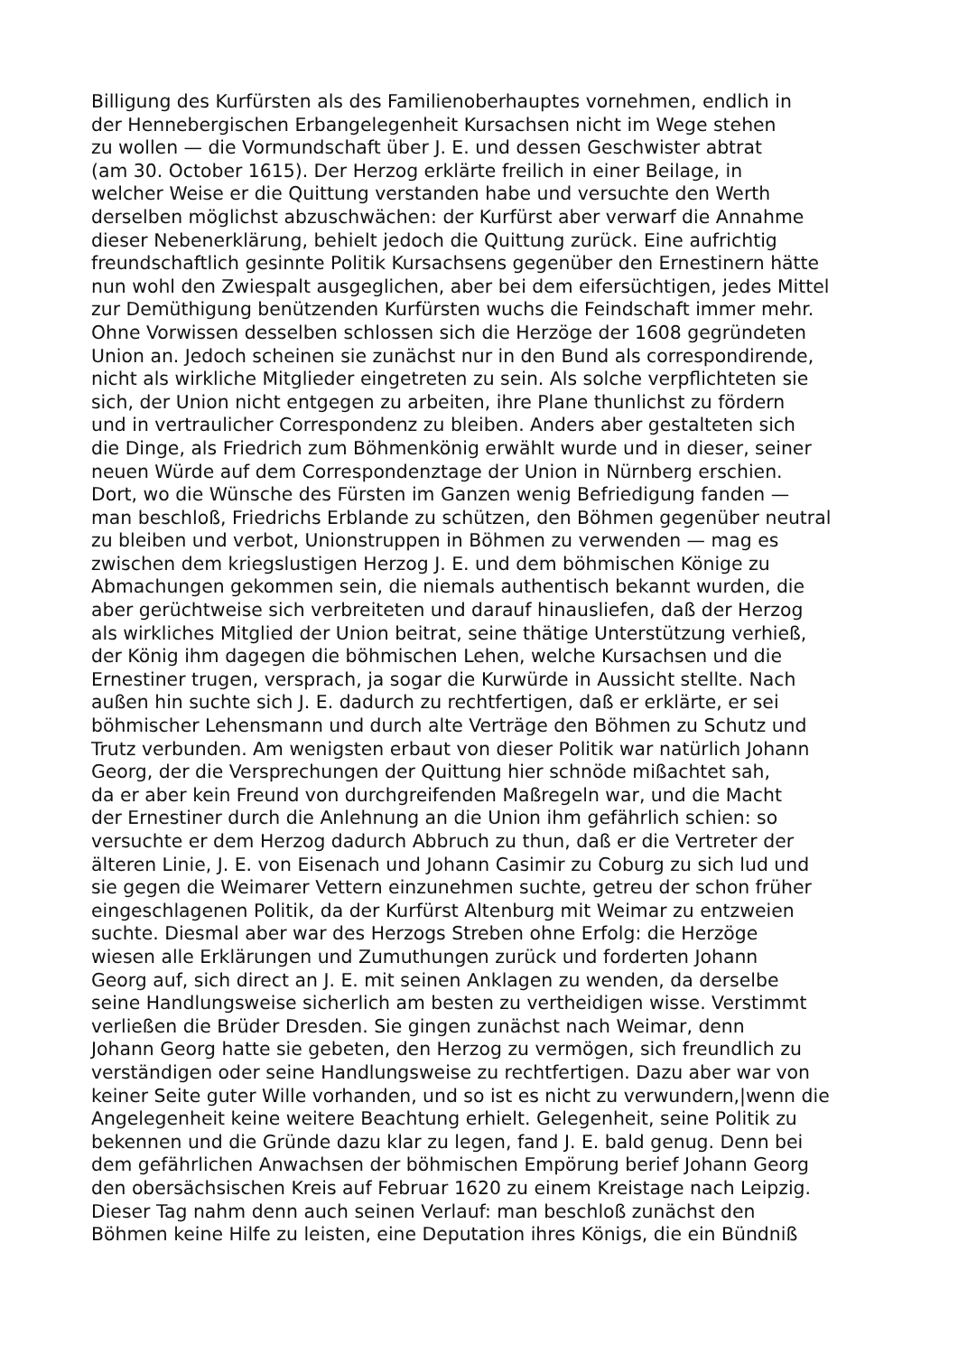Billigung des Kurfürsten als des Familienoberhauptes vornehmen, endlich in
der Hennebergischen Erbangelegenheit Kursachsen nicht im Wege stehen
zu wollen — die Vormundschaft über J. E. und dessen Geschwister abtrat
(am 30. October 1615). Der Herzog erklärte freilich in einer Beilage, in
welcher Weise er die Quittung verstanden habe und versuchte den Werth
derselben möglichst abzuschwächen: der Kurfürst aber verwarf die Annahme
dieser Nebenerklärung, behielt jedoch die Quittung zurück. Eine aufrichtig
freundschaftlich gesinnte Politik Kursachsens gegenüber den Ernestinern hätte
nun wohl den Zwiespalt ausgeglichen, aber bei dem eifersüchtigen, jedes Mittel
zur Demüthigung benützenden Kurfürsten wuchs die Feindschaft immer mehr.
Ohne Vorwissen desselben schlossen sich die Herzöge der 1608 gegründeten
Union an. Jedoch scheinen sie zunächst nur in den Bund als correspondirende,
nicht als wirkliche Mitglieder eingetreten zu sein. Als solche verpflichteten sie
sich, der Union nicht entgegen zu arbeiten, ihre Plane thunlichst zu fördern
und in vertraulicher Correspondenz zu bleiben. Anders aber gestalteten sich
die Dinge, als Friedrich zum Böhmenkönig erwählt wurde und in dieser, seiner
neuen Würde auf dem Correspondenztage der Union in Nürnberg erschien.
Dort, wo die Wünsche des Fürsten im Ganzen wenig Befriedigung fanden —
man beschloß, Friedrichs Erblande zu schützen, den Böhmen gegenüber neutral
zu bleiben und verbot, Unionstruppen in Böhmen zu verwenden — mag es
zwischen dem kriegslustigen Herzog J. E. und dem böhmischen Könige zu
Abmachungen gekommen sein, die niemals authentisch bekannt wurden, die
aber gerüchtweise sich verbreiteten und darauf hinausliefen, daß der Herzog
als wirkliches Mitglied der Union beitrat, seine thätige Unterstützung verhieß,
der König ihm dagegen die böhmischen Lehen, welche Kursachsen und die
Ernestiner trugen, versprach, ja sogar die Kurwürde in Aussicht stellte. Nach
außen hin suchte sich J. E. dadurch zu rechtfertigen, daß er erklärte, er sei
böhmischer Lehensmann und durch alte Verträge den Böhmen zu Schutz und
Trutz verbunden. Am wenigsten erbaut von dieser Politik war natürlich Johann
Georg, der die Versprechungen der Quittung hier schnöde mißachtet sah,
da er aber kein Freund von durchgreifenden Maßregeln war, und die Macht
der Ernestiner durch die Anlehnung an die Union ihm gefährlich schien: so
versuchte er dem Herzog dadurch Abbruch zu thun, daß er die Vertreter der
älteren Linie, J. E. von Eisenach und Johann Casimir zu Coburg zu sich lud und
sie gegen die Weimarer Vettern einzunehmen suchte, getreu der schon früher
eingeschlagenen Politik, da der Kurfürst Altenburg mit Weimar zu entzweien
suchte. Diesmal aber war des Herzogs Streben ohne Erfolg: die Herzöge
wiesen alle Erklärungen und Zumuthungen zurück und forderten Johann
Georg auf, sich direct an J. E. mit seinen Anklagen zu wenden, da derselbe
seine Handlungsweise sicherlich am besten zu vertheidigen wisse. Verstimmt
verließen die Brüder Dresden. Sie gingen zunächst nach Weimar, denn
Johann Georg hatte sie gebeten, den Herzog zu vermögen, sich freundlich zu
verständigen oder seine Handlungsweise zu rechtfertigen. Dazu aber war von
keiner Seite guter Wille vorhanden, und so ist es nicht zu verwundern,|wenn die
Angelegenheit keine weitere Beachtung erhielt. Gelegenheit, seine Politik zu
bekennen und die Gründe dazu klar zu legen, fand J. E. bald genug. Denn bei
dem gefährlichen Anwachsen der böhmischen Empörung berief Johann Georg
den obersächsischen Kreis auf Februar 1620 zu einem Kreistage nach Leipzig.
Dieser Tag nahm denn auch seinen Verlauf: man beschloß zunächst den
Böhmen keine Hilfe zu leisten, eine Deputation ihres Königs, die ein Bündniß